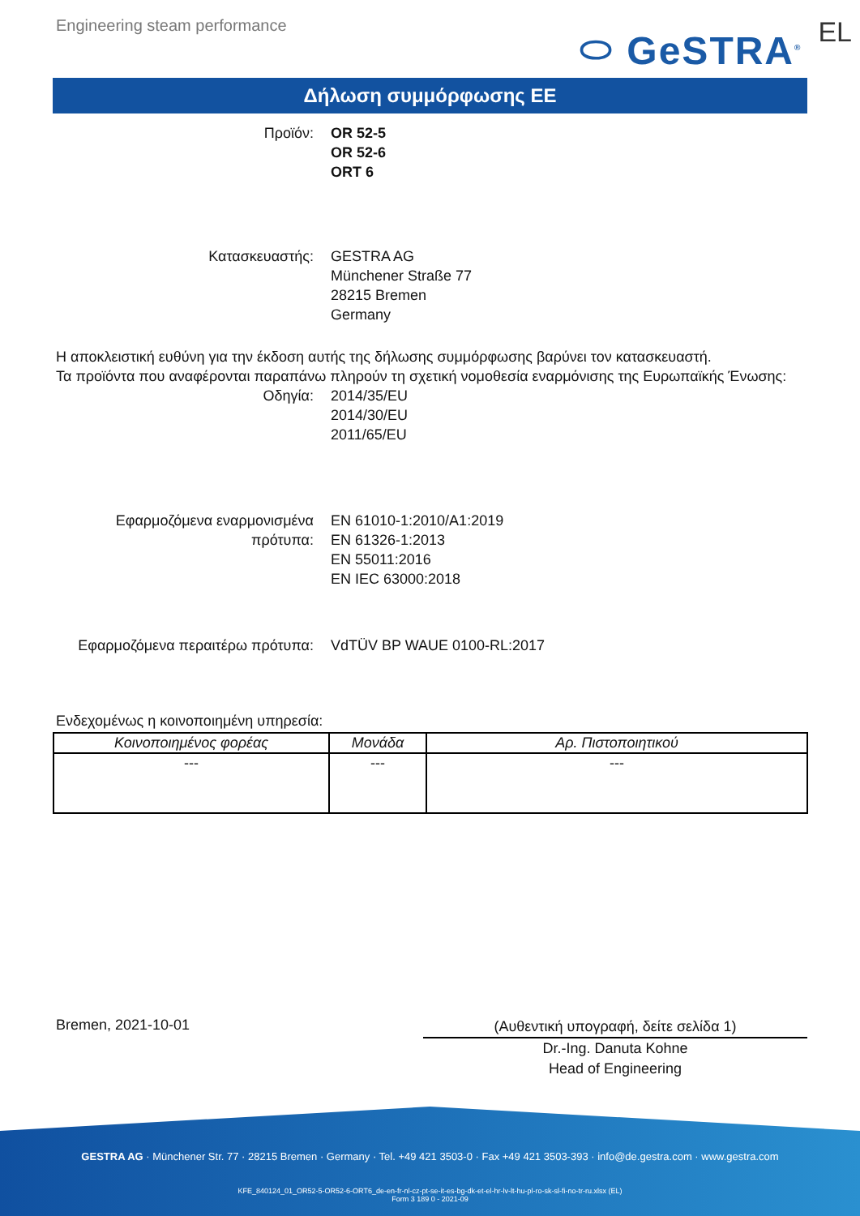Engineering steam performance
⬭ GeSTRA<sup>®</sup>
EL
Δήλωση συμμόρφωσης ΕΕ
Προϊόν: OR 52-5
OR 52-6
ORT 6
Κατασκευαστής: GESTRA AG
Münchener Straße 77
28215 Bremen
Germany
Η αποκλειστική ευθύνη για την έκδοση αυτής της δήλωσης συμμόρφωσης βαρύνει τον κατασκευαστή.
Τα προϊόντα που αναφέρονται παραπάνω πληρούν τη σχετική νομοθεσία εναρμόνισης της Ευρωπαϊκής Ένωσης:
Οδηγία: 2014/35/EU
2014/30/EU
2011/65/EU
Εφαρμοζόμενα εναρμονισμένα πρότυπα:
EN 61010-1:2010/A1:2019
EN 61326-1:2013
EN 55011:2016
EN IEC 63000:2018
Εφαρμοζόμενα περαιτέρω πρότυπα:
VdTÜV BP WAUE 0100-RL:2017
Ενδεχομένως η κοινοποιημένη υπηρεσία:
| Κοινοποιημένος φορέας | Μονάδα | Αρ. Πιστοποιητικού |
| --- | --- | --- |
| --- | --- | --- |
Bremen, 2021-10-01
(Αυθεντική υπογραφή, δείτε σελίδα 1)
Dr.-Ing. Danuta Kohne
Head of Engineering
GESTRA AG · Münchener Str. 77 · 28215 Bremen · Germany · Tel. +49 421 3503-0 · Fax +49 421 3503-393 · info@de.gestra.com · www.gestra.com
KFE_840124_01_OR52-5-OR52-6-ORT6_de-en-fr-nl-cz-pt-se-it-es-bg-dk-et-el-hr-lv-lt-hu-pl-ro-sk-sl-fi-no-tr-ru.xlsx (EL)
Form 3 189 0 - 2021-09